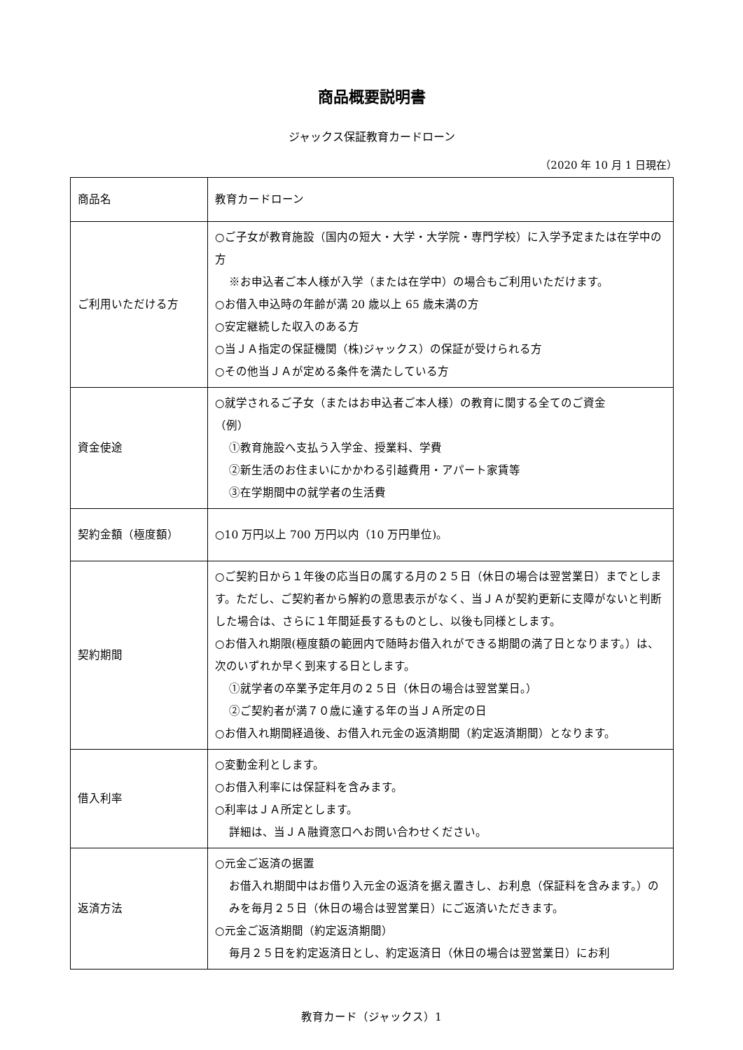商品概要説明書
ジャックス保証教育カードローン
（2020 年 10 月 1 日現在）
| 商品名 | 教育カードローン |
| ご利用いただける方 | ○ご子女が教育施設（国内の短大・大学・大学院・専門学校）に入学予定または在学中の方 ※お申込者ご本人様が入学（または在学中）の場合もご利用いただけます。 ○お借入申込時の年齢が満 20 歳以上 65 歳未満の方 ○安定継続した収入のある方 ○当ＪＡ指定の保証機関（株)ジャックス）の保証が受けられる方 ○その他当ＪＡが定める条件を満たしている方 |
| 資金使途 | ○就学されるご子女（またはお申込者ご本人様）の教育に関する全てのご資金 （例） ①教育施設へ支払う入学金、授業料、学費 ②新生活のお住まいにかかわる引越費用・アパート家賃等 ③在学期間中の就学者の生活費 |
| 契約金額（極度額） | ○10 万円以上 700 万円以内（10 万円単位)。 |
| 契約期間 | ○ご契約日から１年後の応当日の属する月の２５日（休日の場合は翌営業日）までとします。ただし、ご契約者から解約の意思表示がなく、当ＪＡが契約更新に支障がないと判断した場合は、さらに１年間延長するものとし、以後も同様とします。 ○お借入れ期限(極度額の範囲内で随時お借入れができる期間の満了日となります。）は、次のいずれか早く到来する日とします。 ①就学者の卒業予定年月の２５日（休日の場合は翌営業日。） ②ご契約者が満７０歳に達する年の当ＪＡ所定の日 ○お借入れ期間経過後、お借入れ元金の返済期間（約定返済期間）となります。 |
| 借入利率 | ○変動金利とします。 ○お借入利率には保証料を含みます。 ○利率はＪＡ所定とします。 詳細は、当ＪＡ融資窓口へお問い合わせください。 |
| 返済方法 | ○元金ご返済の据置 お借入れ期間中はお借り入元金の返済を据え置きし、お利息（保証料を含みます。）のみを毎月２５日（休日の場合は翌営業日）にご返済いただきます。 ○元金ご返済期間（約定返済期間） 毎月２５日を約定返済日とし、約定返済日（休日の場合は翌営業日）にお利 |
教育カード（ジャックス）1